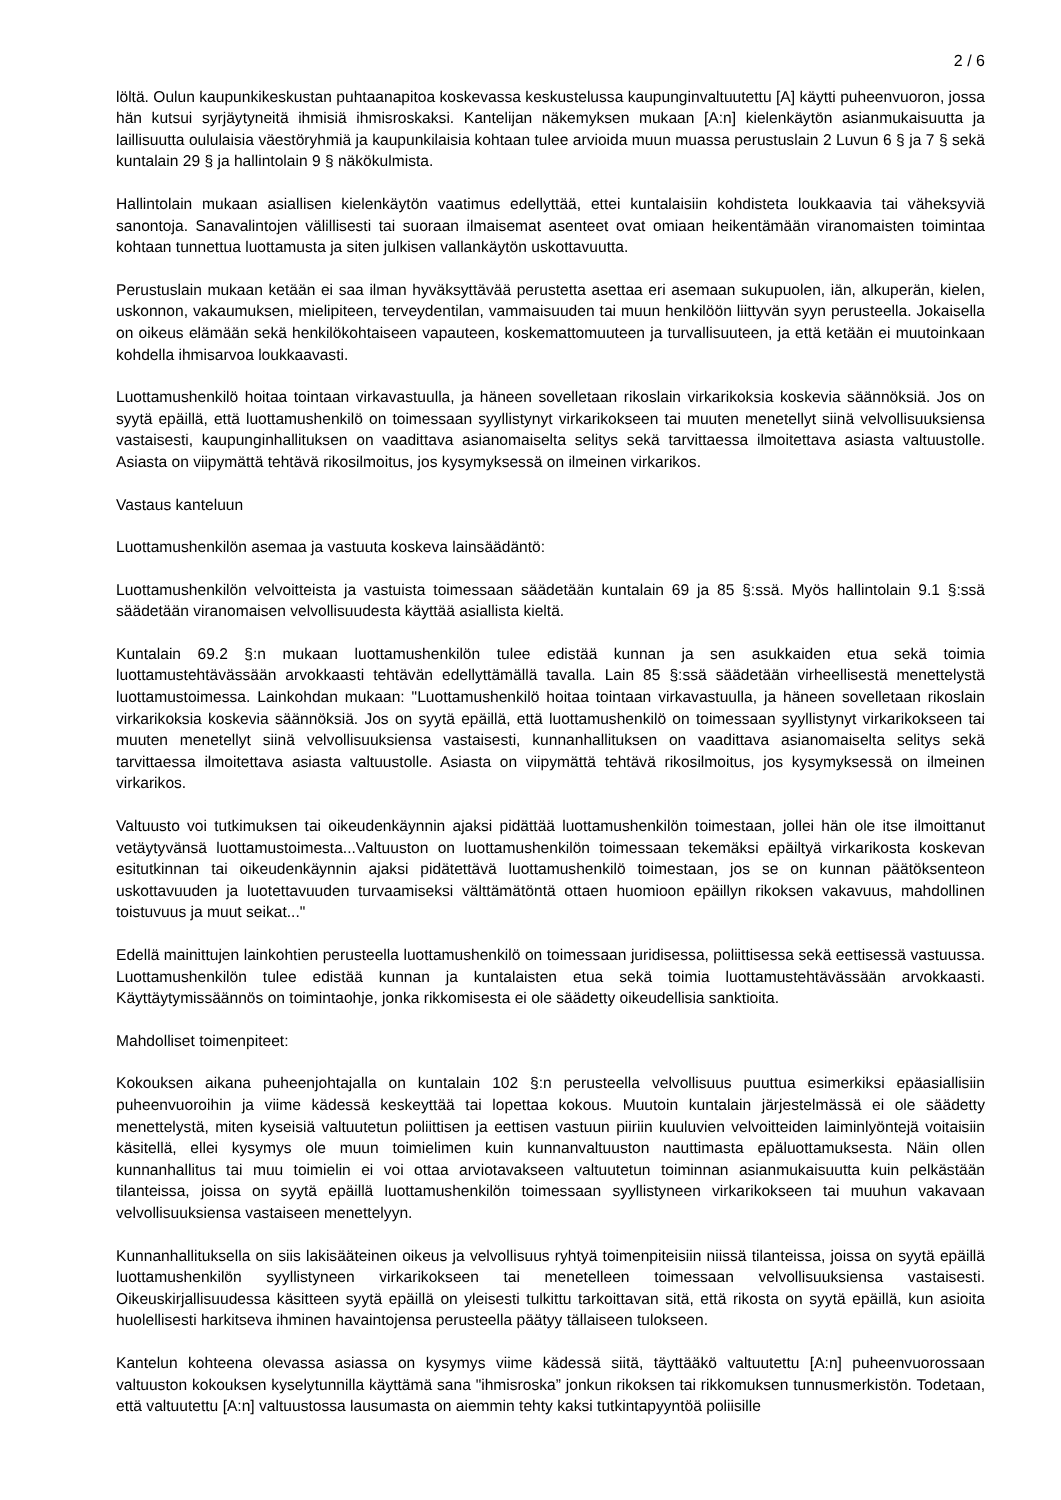2 / 6
löltä. Oulun kaupunkikeskustan puhtaanapitoa koskevassa keskustelussa kaupunginvaltuutettu [A] käytti puheenvuoron, jossa hän kutsui syrjäytyneitä ihmisiä ihmisroskaksi. Kantelijan näkemyksen mukaan [A:n] kielenkäytön asianmukaisuutta ja laillisuutta oululaisia väestöryhmiä ja kaupunkilaisia kohtaan tulee arvioida muun muassa perustuslain 2 Luvun 6 § ja 7 § sekä kuntalain 29 § ja hallintolain 9 § näkökulmista.
Hallintolain mukaan asiallisen kielenkäytön vaatimus edellyttää, ettei kuntalaisiin kohdisteta loukkaavia tai väheksyviä sanontoja. Sanavalintojen välillisesti tai suoraan ilmaisemat asenteet ovat omiaan heikentämään viranomaisten toimintaa kohtaan tunnettua luottamusta ja siten julkisen vallankäytön uskottavuutta.
Perustuslain mukaan ketään ei saa ilman hyväksyttävää perustetta asettaa eri asemaan sukupuolen, iän, alkuperän, kielen, uskonnon, vakaumuksen, mielipiteen, terveydentilan, vammaisuuden tai muun henkilöön liittyvän syyn perusteella. Jokaisella on oikeus elämään sekä henkilökohtaiseen vapauteen, koskemattomuuteen ja turvallisuuteen, ja että ketään ei muutoinkaan kohdella ihmisarvoa loukkaavasti.
Luottamushenkilö hoitaa tointaan virkavastuulla, ja häneen sovelletaan rikoslain virkarikoksia koskevia säännöksiä. Jos on syytä epäillä, että luottamushenkilö on toimessaan syyllistynyt virkarikokseen tai muuten menetellyt siinä velvollisuuksiensa vastaisesti, kaupunginhallituksen on vaadittava asianomaiselta selitys sekä tarvittaessa ilmoitettava asiasta valtuustolle. Asiasta on viipymättä tehtävä rikosilmoitus, jos kysymyksessä on ilmeinen virkarikos.
Vastaus kanteluun
Luottamushenkilön asemaa ja vastuuta koskeva lainsäädäntö:
Luottamushenkilön velvoitteista ja vastuista toimessaan säädetään kuntalain 69 ja 85 §:ssä. Myös hallintolain 9.1 §:ssä säädetään viranomaisen velvollisuudesta käyttää asiallista kieltä.
Kuntalain 69.2 §:n mukaan luottamushenkilön tulee edistää kunnan ja sen asukkaiden etua sekä toimia luottamustehtävässään arvokkaasti tehtävän edellyttämällä tavalla. Lain 85 §:ssä säädetään virheellisestä menettelystä luottamustoimessa. Lainkohdan mukaan: "Luottamushenkilö hoitaa tointaan virkavastuulla, ja häneen sovelletaan rikoslain virkarikoksia koskevia säännöksiä. Jos on syytä epäillä, että luottamushenkilö on toimessaan syyllistynyt virkarikokseen tai muuten menetellyt siinä velvollisuuksiensa vastaisesti, kunnanhallituksen on vaadittava asianomaiselta selitys sekä tarvittaessa ilmoitettava asiasta valtuustolle. Asiasta on viipymättä tehtävä rikosilmoitus, jos kysymyksessä on ilmeinen virkarikos.
Valtuusto voi tutkimuksen tai oikeudenkäynnin ajaksi pidättää luottamushenkilön toimestaan, jollei hän ole itse ilmoittanut vetäytyvänsä luottamustoimesta...Valtuuston on luottamushenkilön toimessaan tekemäksi epäiltyä virkarikosta koskevan esitutkinnan tai oikeudenkäynnin ajaksi pidätettävä luottamushenkilö toimestaan, jos se on kunnan päätöksenteon uskottavuuden ja luotettavuuden turvaamiseksi välttämätöntä ottaen huomioon epäillyn rikoksen vakavuus, mahdollinen toistuvuus ja muut seikat..."
Edellä mainittujen lainkohtien perusteella luottamushenkilö on toimessaan juridisessa, poliittisessa sekä eettisessä vastuussa. Luottamushenkilön tulee edistää kunnan ja kuntalaisten etua sekä toimia luottamustehtävässään arvokkaasti. Käyttäytymissäännös on toimintaohje, jonka rikkomisesta ei ole säädetty oikeudellisia sanktioita.
Mahdolliset toimenpiteet:
Kokouksen aikana puheenjohtajalla on kuntalain 102 §:n perusteella velvollisuus puuttua esimerkiksi epäasiallisiin puheenvuoroihin ja viime kädessä keskeyttää tai lopettaa kokous. Muutoin kuntalain järjestelmässä ei ole säädetty menettelystä, miten kyseisiä valtuutetun poliittisen ja eettisen vastuun piiriin kuuluvien velvoitteiden laiminlyöntejä voitaisiin käsitellä, ellei kysymys ole muun toimielimen kuin kunnanvaltuuston nauttimasta epäluottamuksesta. Näin ollen kunnanhallitus tai muu toimielin ei voi ottaa arviotavakseen valtuutetun toiminnan asianmukaisuutta kuin pelkästään tilanteissa, joissa on syytä epäillä luottamushenkilön toimessaan syyllistyneen virkarikokseen tai muuhun vakavaan velvollisuuksiensa vastaiseen menettelyyn.
Kunnanhallituksella on siis lakisääteinen oikeus ja velvollisuus ryhtyä toimenpiteisiin niissä tilanteissa, joissa on syytä epäillä luottamushenkilön syyllistyneen virkarikokseen tai menetelleen toimessaan velvollisuuksiensa vastaisesti. Oikeuskirjallisuudessa käsitteen syytä epäillä on yleisesti tulkittu tarkoittavan sitä, että rikosta on syytä epäillä, kun asioita huolellisesti harkitseva ihminen havaintojensa perusteella päätyy tällaiseen tulokseen.
Kantelun kohteena olevassa asiassa on kysymys viime kädessä siitä, täyttääkö valtuutettu [A:n] puheenvuorossaan valtuuston kokouksen kyselytunnilla käyttämä sana "ihmisroska” jonkun rikoksen tai rikkomuksen tunnusmerkistön. Todetaan, että valtuutettu [A:n] valtuustossa lausumasta on aiemmin tehty kaksi tutkintapyyntöä poliisille